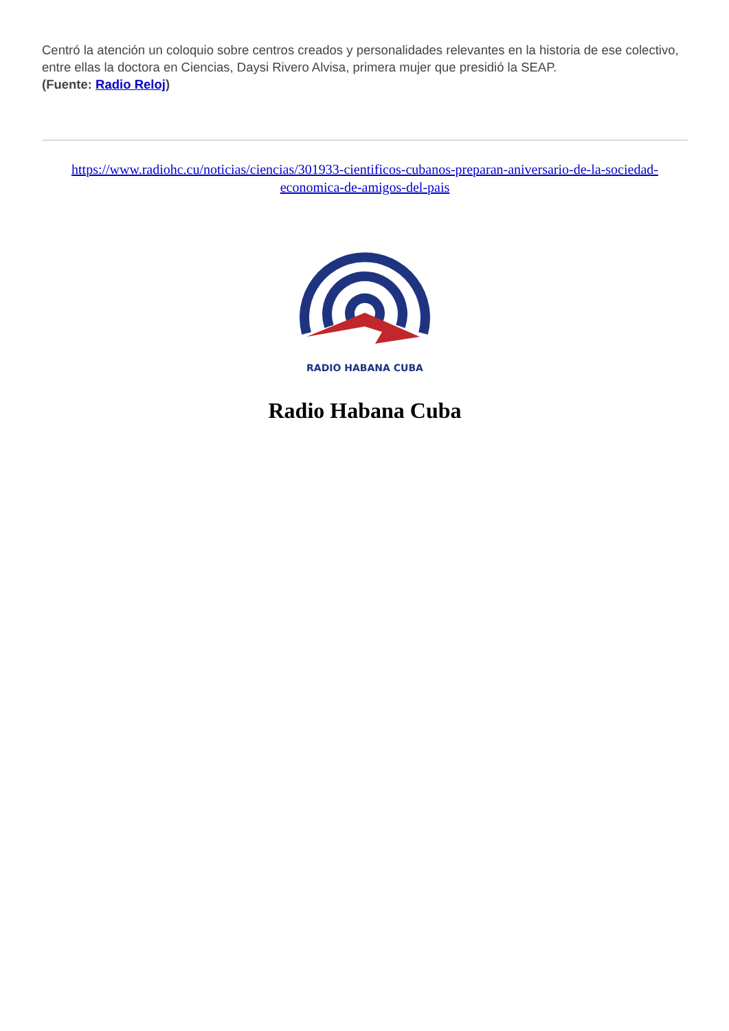Centró la atención un coloquio sobre centros creados y personalidades relevantes en la historia de ese colectivo, entre ellas la doctora en Ciencias, Daysi Rivero Alvisa, primera mujer que presidió la SEAP.
(Fuente: Radio Reloj)
https://www.radiohc.cu/noticias/ciencias/301933-cientificos-cubanos-preparan-aniversario-de-la-sociedad-economica-de-amigos-del-pais
RADIO HABANA CUBA
Radio Habana Cuba